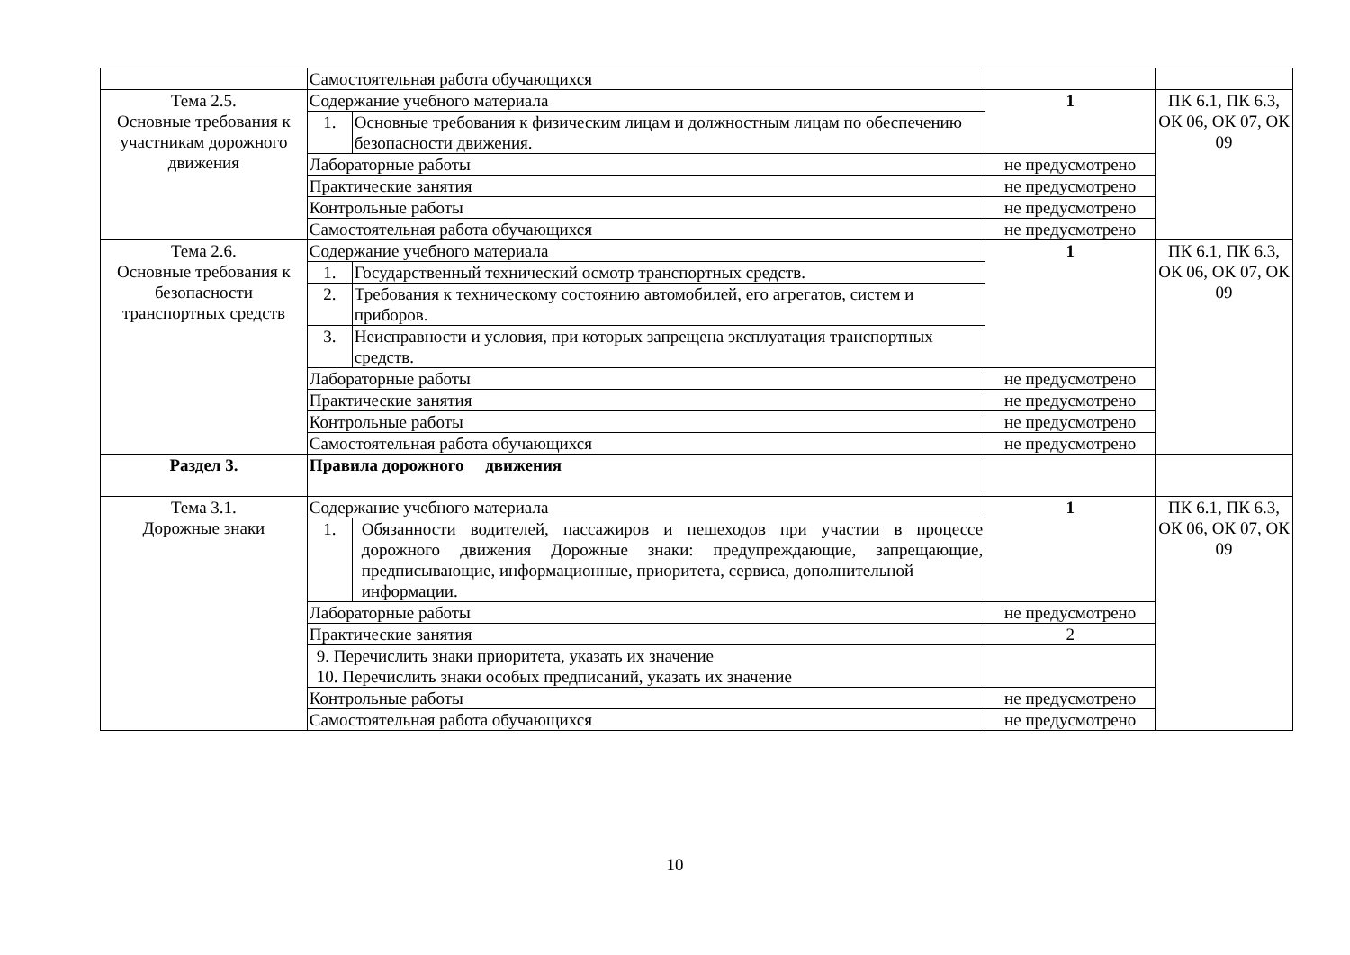| | Самостоятельная работа обучающихся | | | |
| Тема 2.5. Основные требования к участникам дорожного движения | Содержание учебного материала | | 1 | ПК 6.1, ПК 6.3, ОК 06, ОК 07, ОК 09 |
| | 1. | Основные требования к физическим лицам и должностным лицам по обеспечению безопасности движения. | | |
| | Лабораторные работы | | не предусмотрено | |
| | Практические занятия | | не предусмотрено | |
| | Контрольные работы | | не предусмотрено | |
| | Самостоятельная работа обучающихся | | не предусмотрено | |
| Тема 2.6. Основные требования к безопасности транспортных средств | Содержание учебного материала | | 1 | ПК 6.1, ПК 6.3, ОК 06, ОК 07, ОК 09 |
| | 1. | Государственный технический осмотр транспортных средств. | | |
| | 2. | Требования к техническому состоянию автомобилей, его агрегатов, систем и приборов. | | |
| | 3. | Неисправности и условия, при которых запрещена эксплуатация транспортных средств. | | |
| | Лабораторные работы | | не предусмотрено | |
| | Практические занятия | | не предусмотрено | |
| | Контрольные работы | | не предусмотрено | |
| | Самостоятельная работа обучающихся | | не предусмотрено | |
| Раздел 3. | Правила дорожного движения | | | |
| Тема 3.1. Дорожные знаки | Содержание учебного материала | | 1 | ПК 6.1, ПК 6.3, ОК 06, ОК 07, ОК 09 |
| | 1. | Обязанности водителей, пассажиров и пешеходов при участии в процессе дорожного движения Дорожные знаки: предупреждающие, запрещающие, предписывающие, информационные, приоритета, сервиса, дополнительной информации. | | |
| | Лабораторные работы | | не предусмотрено | |
| | Практические занятия | | 2 | |
| | 9. Перечислить знаки приоритета, указать их значение 10. Перечислить знаки особых предписаний, указать их значение | | | |
| | Контрольные работы | | не предусмотрено | |
| | Самостоятельная работа обучающихся | | не предусмотрено | |
10